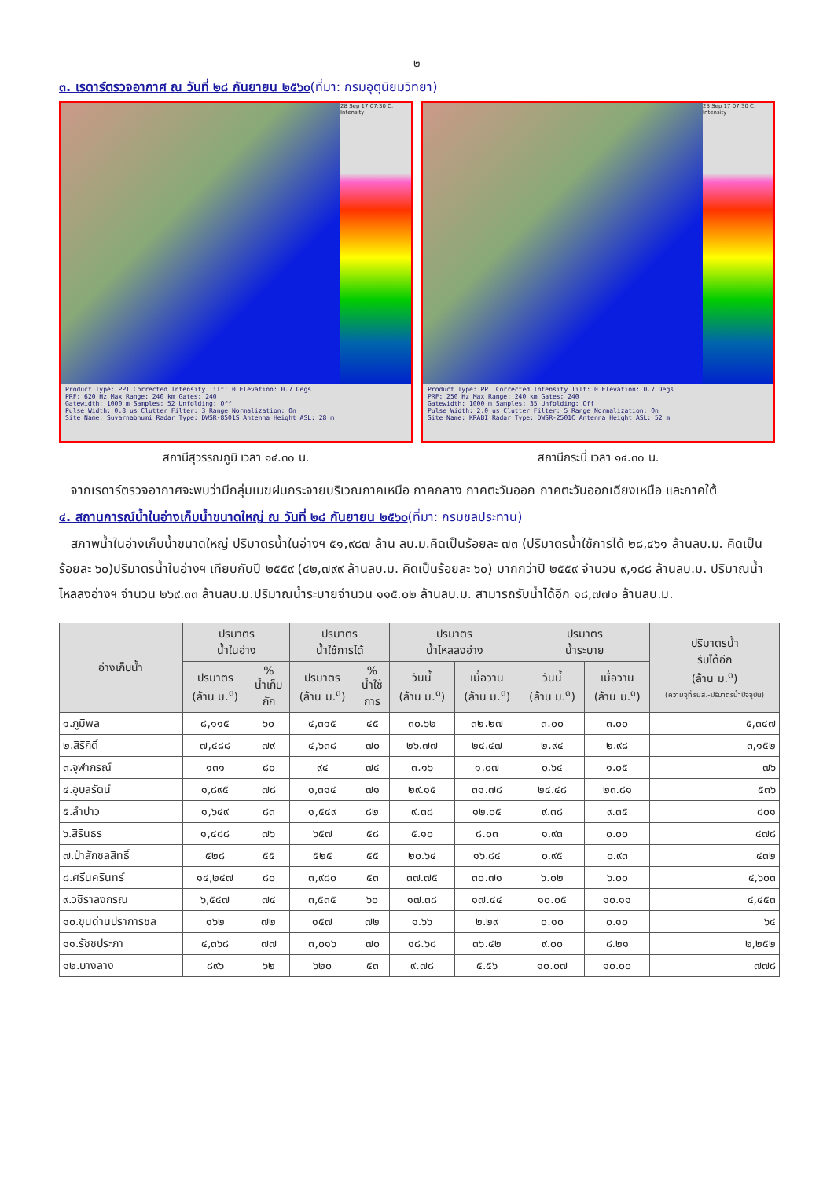๒
๓. เรดาร์ตรวจอากาศ ณ วันที่ ๒๘ กันยายน ๒๕๖๐(ที่มา: กรมอุตุนิยมวิทยา)
28 Sep 17 07:30 C. Intensity
Product Type: PPI Corrected Intensity Tilt: 0 Elevation: 0.7 Degs
PRF: 620 Hz Max Range: 240 km Gates: 240
Gatewidth: 1000 m Samples: 52 Unfolding: Off
Pulse Width: 0.8 us Clutter Filter: 3 Range Normalization: On
Site Name: Suvarnabhumi Radar Type: DWSR-8501S Antenna Height ASL: 28 m
สถานีสุวรรณภูมิ เวลา ๑๔.๓๐ น.
28 Sep 17 07:30 C. Intensity
Product Type: PPI Corrected Intensity Tilt: 0 Elevation: 0.7 Degs
PRF: 250 Hz Max Range: 240 km Gates: 240
Gatewidth: 1000 m Samples: 35 Unfolding: Off
Pulse Width: 2.0 us Clutter Filter: 5 Range Normalization: On
Site Name: KRABI Radar Type: DWSR-2501C Antenna Height ASL: 52 m
สถานีกระบี่ เวลา ๑๔.๓๐ น.
จากเรดาร์ตรวจอากาศจะพบว่ามีกลุ่มเมฆฝนกระจายบริเวณภาคเหนือ ภาคกลาง ภาคตะวันออก ภาคตะวันออกเฉียงเหนือ และภาคใต้
๔. สถานการณ์น้ำในอ่างเก็บน้ำขนาดใหญ่ ณ วันที่ ๒๘ กันยายน ๒๕๖๐(ที่มา: กรมชลประทาน)
สภาพน้ำในอ่างเก็บน้ำขนาดใหญ่ ปริมาตรน้ำในอ่างฯ ๕๑,๙๘๗ ล้าน ลบ.ม.คิดเป็นร้อยละ ๗๓ (ปริมาตรน้ำใช้การได้ ๒๘,๔๖๑ ล้านลบ.ม. คิดเป็นร้อยละ ๖๐)ปริมาตรน้ำในอ่างฯ เทียบกับปี ๒๕๕๙ (๔๒,๗๙๙ ล้านลบ.ม. คิดเป็นร้อยละ ๖๐) มากกว่าปี ๒๕๕๙ จำนวน ๙,๑๘๘ ล้านลบ.ม. ปริมาณน้ำไหลลงอ่างฯ จำนวน ๒๖๙.๓๓ ล้านลบ.ม.ปริมาณน้ำระบายจำนวน ๑๑๕.๐๒ ล้านลบ.ม. สามารถรับน้ำได้อีก ๑๘,๗๗๐ ล้านลบ.ม.
| อ่างเก็บน้ำ | ปริมาตร น้ำในอ่าง | | ปริมาตร น้ำใช้การได้ | | ปริมาตร น้ำไหลลงอ่าง | | ปริมาตร น้ำระบาย | | ปริมาตรน้ำ รับได้อีก (ล้าน ม.<sup>๓</sup>) (ความจุที่ รนส.-ปริมาตรน้ำปัจจุบัน) |
| --- | --- | --- | --- | --- | --- | --- | --- | --- | --- |
| | ปริมาตร (ล้าน ม.<sup>๓</sup>) | % น้ำเก็บ กัก | ปริมาตร (ล้าน ม.<sup>๓</sup>) | % น้ำใช้ การ | วันนี้ (ล้าน ม.<sup>๓</sup>) | เมื่อวาน (ล้าน ม.<sup>๓</sup>) | วันนี้ (ล้าน ม.<sup>๓</sup>) | เมื่อวาน (ล้าน ม.<sup>๓</sup>) | |
| ๑.ภูมิพล | ๘,๑๑๕ | ๖๐ | ๔,๓๑๕ | ๔๕ | ๓๐.๖๒ | ๓๒.๒๗ | ๓.๐๐ | ๓.๐๐ | ๕,๓๔๗ |
| ๒.สิริกิติ์ | ๗,๔๘๘ | ๗๙ | ๔,๖๓๘ | ๗๐ | ๒๖.๗๗ | ๒๔.๔๗ | ๒.๙๔ | ๒.๙๘ | ๓,๑๕๒ |
| ๓.จุฬาภรณ์ | ๑๓๑ | ๘๐ | ๙๔ | ๗๔ | ๓.๑๖ | ๑.๐๗ | ๐.๖๔ | ๑.๐๕ | ๗๖ |
| ๔.อุบลรัตน์ | ๑,๘๙๕ | ๗๘ | ๑,๓๑๔ | ๗๑ | ๒๙.๑๕ | ๓๑.๗๘ | ๒๔.๔๘ | ๒๓.๘๑ | ๕๓๖ |
| ๕.ลำปาว | ๑,๖๔๙ | ๘๓ | ๑,๕๔๙ | ๘๒ | ๙.๓๘ | ๑๒.๐๕ | ๙.๓๘ | ๙.๓๕ | ๘๐๑ |
| ๖.สิรินธร | ๑,๔๘๘ | ๗๖ | ๖๕๗ | ๕๘ | ๕.๑๐ | ๘.๐๓ | ๑.๙๓ | ๐.๐๐ | ๔๗๘ |
| ๗.ป่าสักชลสิทธิ์ | ๕๒๘ | ๕๕ | ๕๒๕ | ๕๕ | ๒๐.๖๔ | ๑๖.๘๔ | ๐.๙๕ | ๐.๙๓ | ๔๓๒ |
| ๘.ศรีนครินทร์ | ๑๔,๒๔๗ | ๘๐ | ๓,๙๘๐ | ๕๓ | ๓๗.๗๕ | ๓๐.๗๑ | ๖.๐๒ | ๖.๐๐ | ๔,๖๐๓ |
| ๙.วชิราลงกรณ | ๖,๕๔๗ | ๗๔ | ๓,๕๓๕ | ๖๐ | ๑๗.๓๘ | ๑๗.๔๔ | ๑๐.๐๕ | ๑๐.๑๑ | ๔,๔๕๓ |
| ๑๐.ขุนด่านปราการชล | ๑๖๒ | ๗๒ | ๑๕๗ | ๗๒ | ๑.๖๖ | ๒.๒๙ | ๐.๑๐ | ๐.๑๐ | ๖๔ |
| ๑๑.รัชชประภา | ๔,๓๖๘ | ๗๗ | ๓,๐๑๖ | ๗๐ | ๑๘.๖๘ | ๓๖.๔๒ | ๙.๐๐ | ๘.๒๑ | ๒,๒๕๒ |
| ๑๒.บางลาง | ๘๙๖ | ๖๒ | ๖๒๐ | ๕๓ | ๙.๗๘ | ๕.๕๖ | ๑๐.๐๗ | ๑๐.๐๐ | ๗๗๘ |